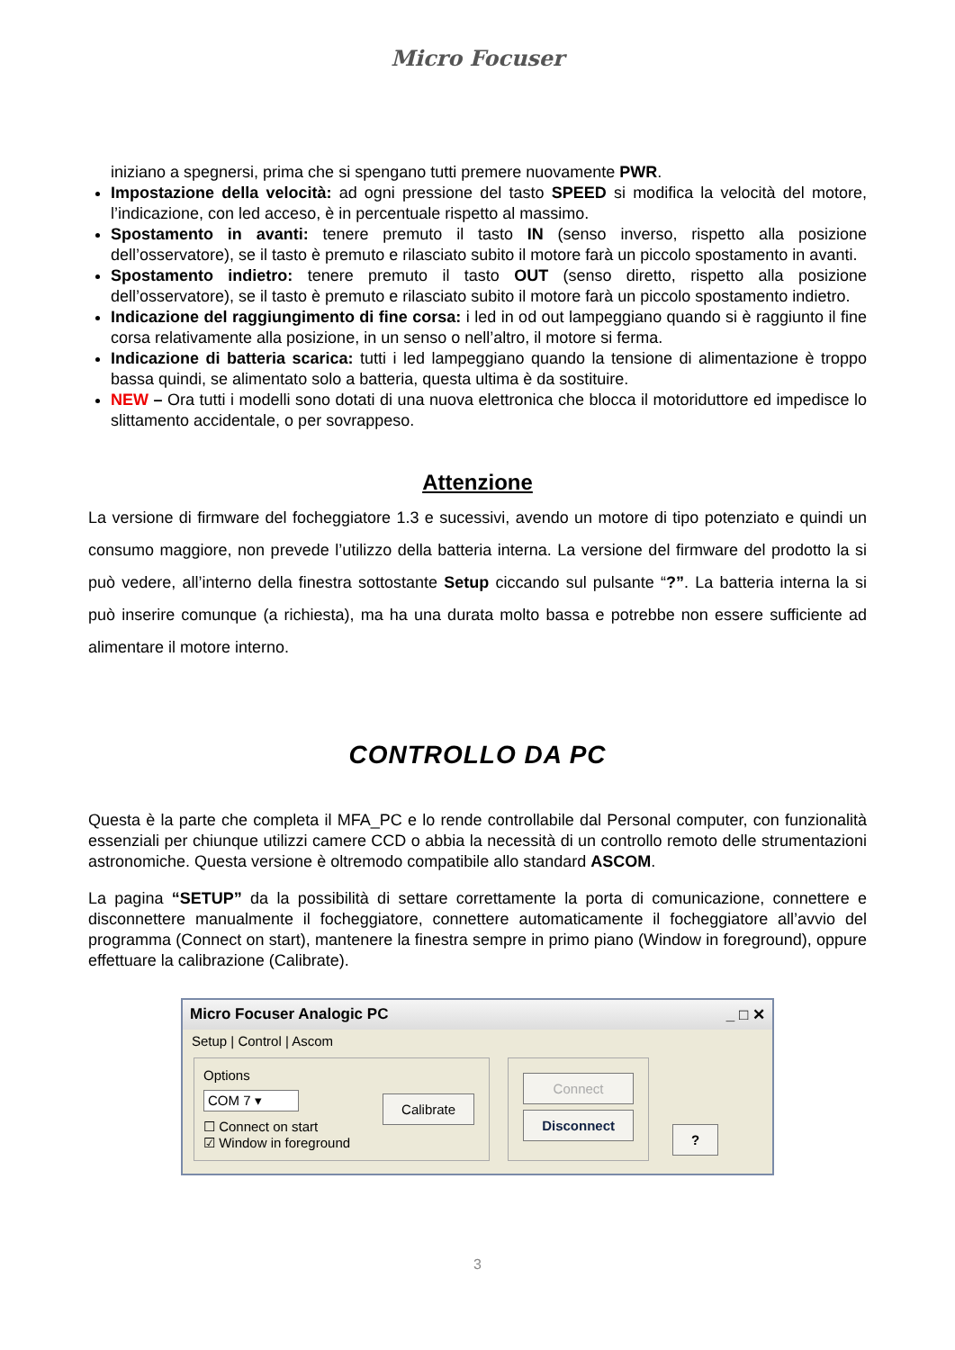Micro Focuser
iniziano a spegnersi, prima che si spengano tutti premere nuovamente PWR.
Impostazione della velocità: ad ogni pressione del tasto SPEED si modifica la velocità del motore, l’indicazione, con led acceso, è in percentuale rispetto al massimo.
Spostamento in avanti: tenere premuto il tasto IN (senso inverso, rispetto alla posizione dell’osservatore), se il tasto è premuto e rilasciato subito il motore farà un piccolo spostamento in avanti.
Spostamento indietro: tenere premuto il tasto OUT (senso diretto, rispetto alla posizione dell’osservatore), se il tasto è premuto e rilasciato subito il motore farà un piccolo spostamento indietro.
Indicazione del raggiungimento di fine corsa: i led in od out lampeggiano quando si è raggiunto il fine corsa relativamente alla posizione, in un senso o nell’altro, il motore si ferma.
Indicazione di batteria scarica: tutti i led lampeggiano quando la tensione di alimentazione è troppo bassa quindi, se alimentato solo a batteria, questa ultima è da sostituire.
NEW – Ora tutti i modelli sono dotati di una nuova elettronica che blocca il motoriduttore ed impedisce lo slittamento accidentale, o per sovrappeso.
Attenzione
La versione di firmware del focheggiatore 1.3 e sucessivi, avendo un motore di tipo potenziato e quindi un consumo maggiore, non prevede l’utilizzo della batteria interna. La versione del firmware del prodotto la si può vedere, all’interno della finestra sottostante Setup ciccando sul pulsante “?”. La batteria interna la si può inserire comunque (a richiesta), ma ha una durata molto bassa e potrebbe non essere sufficiente ad alimentare il motore interno.
CONTROLLO DA PC
Questa è la parte che completa il MFA_PC e lo rende controllabile dal Personal computer, con funzionalità essenziali per chiunque utilizzi camere CCD o abbia la necessità di un controllo remoto delle strumentazioni astronomiche. Questa versione è oltremodo compatibile allo standard ASCOM.
La pagina “SETUP” da la possibilità di settare correttamente la porta di comunicazione, connettere e disconnettere manualmente il focheggiatore, connettere automaticamente il focheggiatore all’avvio del programma (Connect on start), mantenere la finestra sempre in primo piano (Window in foreground), oppure effettuare la calibrazione (Calibrate).
Micro Focuser Analogic PC _ □ ✕
Setup | Control | Ascom
Options
COM 7 ▾
☐ Connect on start
☑ Window in foreground
Calibrate
Connect
Disconnect
?
3